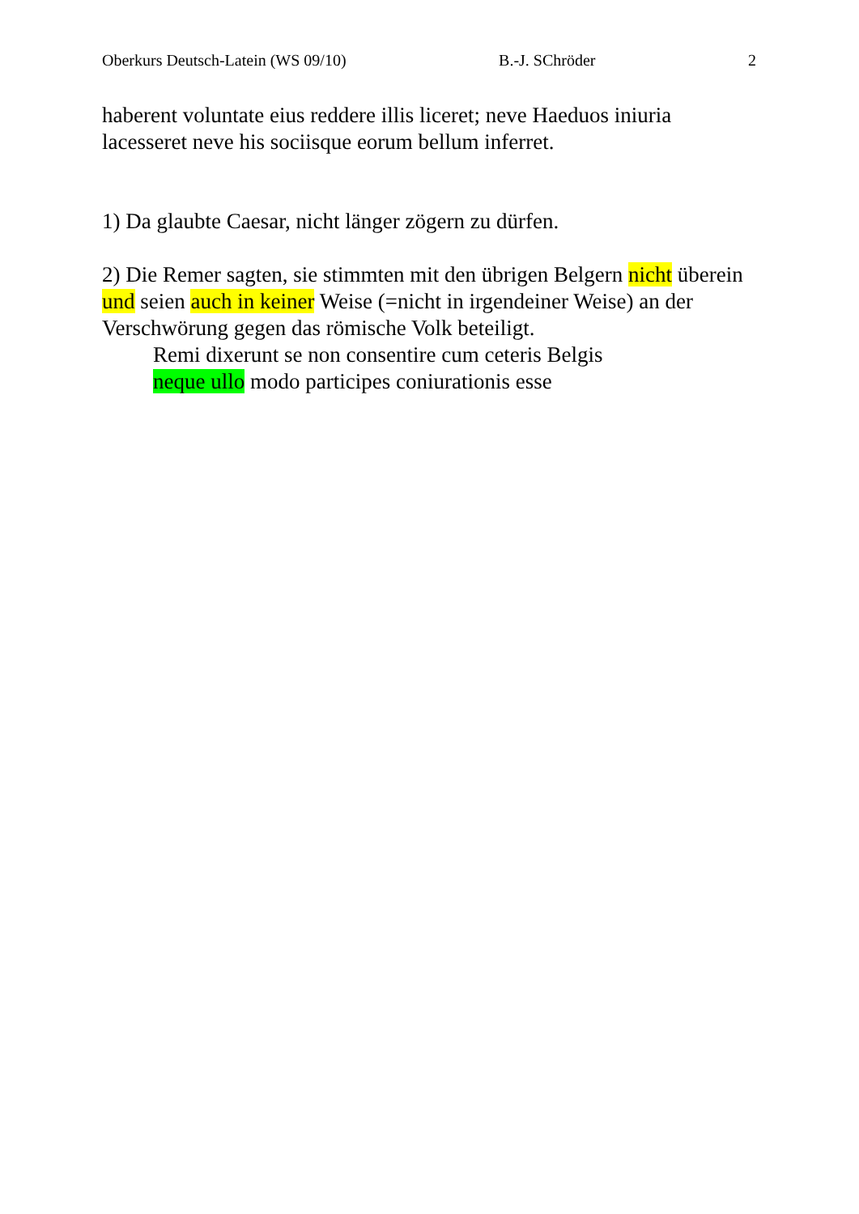Oberkurs Deutsch-Latein (WS 09/10) B.-J. SChröder 2
haberent voluntate eius reddere illis liceret; neve Haeduos iniuria lacesseret neve his sociisque eorum bellum inferret.
1) Da glaubte Caesar, nicht länger zögern zu dürfen.
2) Die Remer sagten, sie stimmten mit den übrigen Belgern nicht überein und seien auch in keiner Weise (=nicht in irgendeiner Weise) an der Verschwörung gegen das römische Volk beteiligt.
Remi dixerunt se non consentire cum ceteris Belgis
neque ullo modo participes coniurationis esse